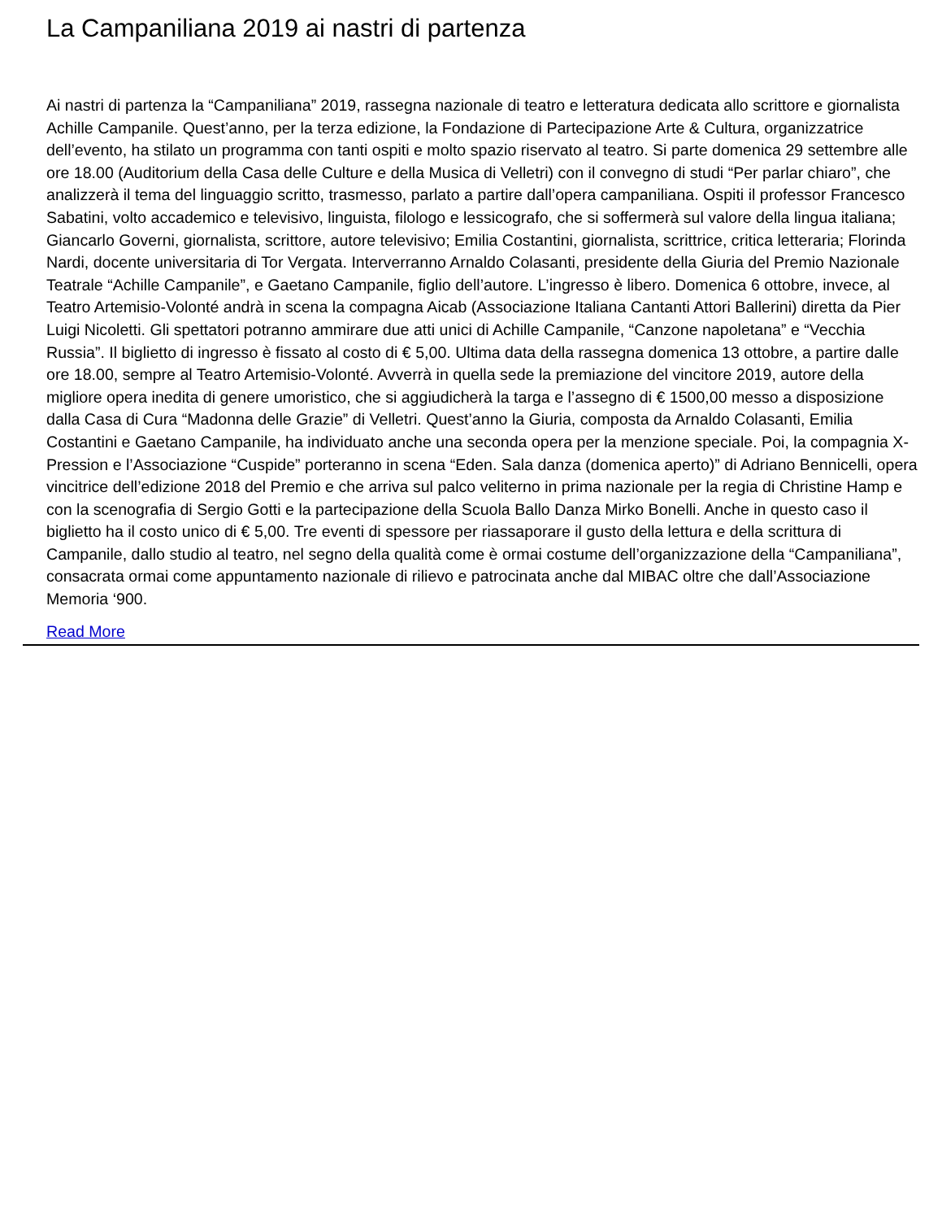La Campaniliana 2019 ai nastri di partenza
Ai nastri di partenza la “Campaniliana” 2019, rassegna nazionale di teatro e letteratura dedicata allo scrittore e giornalista Achille Campanile. Quest’anno, per la terza edizione, la Fondazione di Partecipazione Arte & Cultura, organizzatrice dell’evento, ha stilato un programma con tanti ospiti e molto spazio riservato al teatro. Si parte domenica 29 settembre alle ore 18.00 (Auditorium della Casa delle Culture e della Musica di Velletri) con il convegno di studi “Per parlar chiaro”, che analizzerà il tema del linguaggio scritto, trasmesso, parlato a partire dall’opera campaniliana. Ospiti il professor Francesco Sabatini, volto accademico e televisivo, linguista, filologo e lessicografo, che si soffermerà sul valore della lingua italiana; Giancarlo Governi, giornalista, scrittore, autore televisivo; Emilia Costantini, giornalista, scrittrice, critica letteraria; Florinda Nardi, docente universitaria di Tor Vergata. Interverranno Arnaldo Colasanti, presidente della Giuria del Premio Nazionale Teatrale “Achille Campanile”, e Gaetano Campanile, figlio dell’autore. L’ingresso è libero. Domenica 6 ottobre, invece, al Teatro Artemisio-Volonté andrà in scena la compagna Aicab (Associazione Italiana Cantanti Attori Ballerini) diretta da Pier Luigi Nicoletti. Gli spettatori potranno ammirare due atti unici di Achille Campanile, “Canzone napoletana” e “Vecchia Russia”. Il biglietto di ingresso è fissato al costo di € 5,00. Ultima data della rassegna domenica 13 ottobre, a partire dalle ore 18.00, sempre al Teatro Artemisio-Volonté. Avverrà in quella sede la premiazione del vincitore 2019, autore della migliore opera inedita di genere umoristico, che si aggiudicherà la targa e l’assegno di € 1500,00 messo a disposizione dalla Casa di Cura “Madonna delle Grazie” di Velletri. Quest’anno la Giuria, composta da Arnaldo Colasanti, Emilia Costantini e Gaetano Campanile, ha individuato anche una seconda opera per la menzione speciale. Poi, la compagnia X-Pression e l’Associazione “Cuspide” porteranno in scena “Eden. Sala danza (domenica aperto)” di Adriano Bennicelli, opera vincitrice dell’edizione 2018 del Premio e che arriva sul palco veliterno in prima nazionale per la regia di Christine Hamp e con la scenografia di Sergio Gotti e la partecipazione della Scuola Ballo Danza Mirko Bonelli. Anche in questo caso il biglietto ha il costo unico di € 5,00. Tre eventi di spessore per riassaporare il gusto della lettura e della scrittura di Campanile, dallo studio al teatro, nel segno della qualità come è ormai costume dell’organizzazione della “Campaniliana”, consacrata ormai come appuntamento nazionale di rilievo e patrocinata anche dal MIBAC oltre che dall’Associazione Memoria ‘900.
Read More